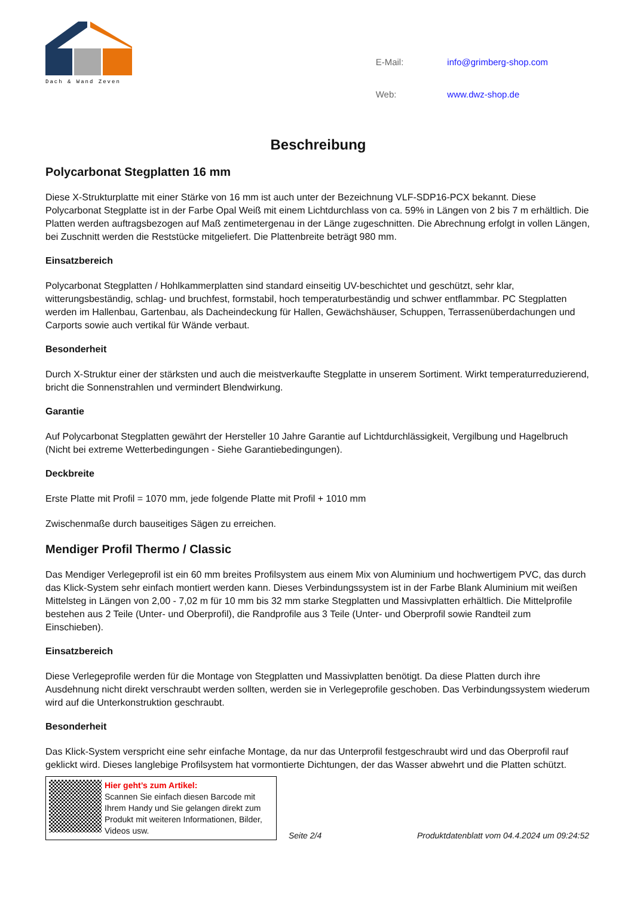Dach & Wand Zeven
| E-Mail: | info@grimberg-shop.com |
| Web: | www.dwz-shop.de |
Beschreibung
Polycarbonat Stegplatten 16 mm
Diese X-Strukturplatte mit einer Stärke von 16 mm ist auch unter der Bezeichnung VLF-SDP16-PCX bekannt. Diese Polycarbonat Stegplatte ist in der Farbe Opal Weiß mit einem Lichtdurchlass von ca. 59% in Längen von 2 bis 7 m erhältlich. Die Platten werden auftragsbezogen auf Maß zentimetergenau in der Länge zugeschnitten. Die Abrechnung erfolgt in vollen Längen, bei Zuschnitt werden die Reststücke mitgeliefert. Die Plattenbreite beträgt 980 mm.
Einsatzbereich
Polycarbonat Stegplatten / Hohlkammerplatten sind standard einseitig UV-beschichtet und geschützt, sehr klar, witterungsbeständig, schlag- und bruchfest, formstabil, hoch temperaturbeständig und schwer entflammbar. PC Stegplatten werden im Hallenbau, Gartenbau, als Dacheindeckung für Hallen, Gewächshäuser, Schuppen, Terrassenüberdachungen und Carports sowie auch vertikal für Wände verbaut.
Besonderheit
Durch X-Struktur einer der stärksten und auch die meistverkaufte Stegplatte in unserem Sortiment. Wirkt temperaturreduzierend, bricht die Sonnenstrahlen und vermindert Blendwirkung.
Garantie
Auf Polycarbonat Stegplatten gewährt der Hersteller 10 Jahre Garantie auf Lichtdurchlässigkeit, Vergilbung und Hagelbruch (Nicht bei extreme Wetterbedingungen - Siehe Garantiebedingungen).
Deckbreite
Erste Platte mit Profil = 1070 mm, jede folgende Platte mit Profil + 1010 mm
Zwischenmaße durch bauseitiges Sägen zu erreichen.
Mendiger Profil Thermo / Classic
Das Mendiger Verlegeprofil ist ein 60 mm breites Profilsystem aus einem Mix von Aluminium und hochwertigem PVC, das durch das Klick-System sehr einfach montiert werden kann. Dieses Verbindungssystem ist in der Farbe Blank Aluminium mit weißen Mittelsteg in Längen von 2,00 - 7,02 m für 10 mm bis 32 mm starke Stegplatten und Massivplatten erhältlich. Die Mittelprofile bestehen aus 2 Teile (Unter- und Oberprofil), die Randprofile aus 3 Teile (Unter- und Oberprofil sowie Randteil zum Einschieben).
Einsatzbereich
Diese Verlegeprofile werden für die Montage von Stegplatten und Massivplatten benötigt. Da diese Platten durch ihre Ausdehnung nicht direkt verschraubt werden sollten, werden sie in Verlegeprofile geschoben. Das Verbindungssystem wiederum wird auf die Unterkonstruktion geschraubt.
Besonderheit
Das Klick-System verspricht eine sehr einfache Montage, da nur das Unterprofil festgeschraubt wird und das Oberprofil rauf geklickt wird. Dieses langlebige Profilsystem hat vormontierte Dichtungen, der das Wasser abwehrt und die Platten schützt.
Hier geht’s zum Artikel:
Scannen Sie einfach diesen Barcode mit Ihrem Handy und Sie gelangen direkt zum Produkt mit weiteren Informationen, Bilder, Videos usw.
Seite 2/4 Produktdatenblatt vom 04.4.2024 um 09:24:52